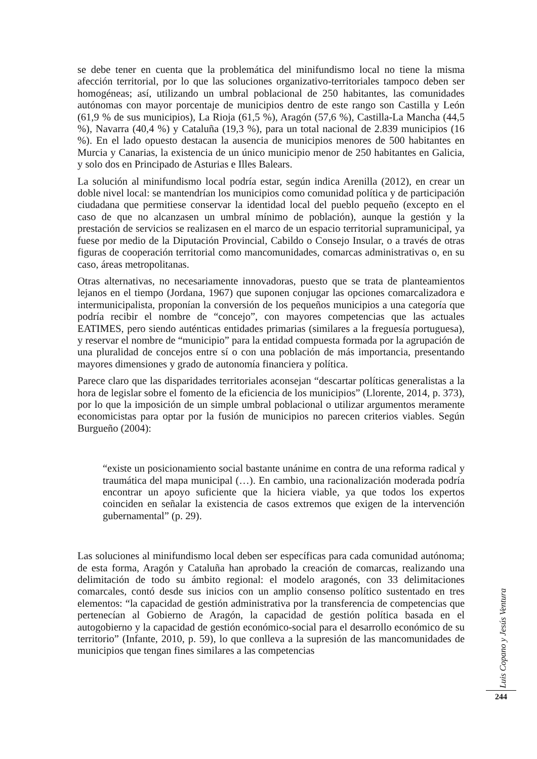se debe tener en cuenta que la problemática del minifundismo local no tiene la misma afección territorial, por lo que las soluciones organizativo-territoriales tampoco deben ser homogéneas; así, utilizando un umbral poblacional de 250 habitantes, las comunidades autónomas con mayor porcentaje de municipios dentro de este rango son Castilla y León (61,9 % de sus municipios), La Rioja (61,5 %), Aragón (57,6 %), Castilla-La Mancha (44,5 %), Navarra (40,4 %) y Cataluña (19,3 %), para un total nacional de 2.839 municipios (16 %). En el lado opuesto destacan la ausencia de municipios menores de 500 habitantes en Murcia y Canarias, la existencia de un único municipio menor de 250 habitantes en Galicia, y solo dos en Principado de Asturias e Illes Balears.
La solución al minifundismo local podría estar, según indica Arenilla (2012), en crear un doble nivel local: se mantendrían los municipios como comunidad política y de participación ciudadana que permitiese conservar la identidad local del pueblo pequeño (excepto en el caso de que no alcanzasen un umbral mínimo de población), aunque la gestión y la prestación de servicios se realizasen en el marco de un espacio territorial supramunicipal, ya fuese por medio de la Diputación Provincial, Cabildo o Consejo Insular, o a través de otras figuras de cooperación territorial como mancomunidades, comarcas administrativas o, en su caso, áreas metropolitanas.
Otras alternativas, no necesariamente innovadoras, puesto que se trata de planteamientos lejanos en el tiempo (Jordana, 1967) que suponen conjugar las opciones comarcalizadora e intermunicipalista, proponían la conversión de los pequeños municipios a una categoría que podría recibir el nombre de “concejo”, con mayores competencias que las actuales EATIMES, pero siendo auténticas entidades primarias (similares a la freguesía portuguesa), y reservar el nombre de “municipio” para la entidad compuesta formada por la agrupación de una pluralidad de concejos entre sí o con una población de más importancia, presentando mayores dimensiones y grado de autonomía financiera y política.
Parece claro que las disparidades territoriales aconsejan “descartar políticas generalistas a la hora de legislar sobre el fomento de la eficiencia de los municipios” (Llorente, 2014, p. 373), por lo que la imposición de un simple umbral poblacional o utilizar argumentos meramente economicistas para optar por la fusión de municipios no parecen criterios viables. Según Burgueño (2004):
“existe un posicionamiento social bastante unánime en contra de una reforma radical y traumática del mapa municipal (…). En cambio, una racionalización moderada podría encontrar un apoyo suficiente que la hiciera viable, ya que todos los expertos coinciden en señalar la existencia de casos extremos que exigen de la intervención gubernamental” (p. 29).
Las soluciones al minifundismo local deben ser específicas para cada comunidad autónoma; de esta forma, Aragón y Cataluña han aprobado la creación de comarcas, realizando una delimitación de todo su ámbito regional: el modelo aragonés, con 33 delimitaciones comarcales, contó desde sus inicios con un amplio consenso político sustentado en tres elementos: “la capacidad de gestión administrativa por la transferencia de competencias que pertenecían al Gobierno de Aragón, la capacidad de gestión política basada en el autogobierno y la capacidad de gestión económico-social para el desarrollo económico de su territorio” (Infante, 2010, p. 59), lo que conlleva a la supresión de las mancomunidades de municipios que tengan fines similares a las competencias
Luis Copano y Jesús Ventura
244